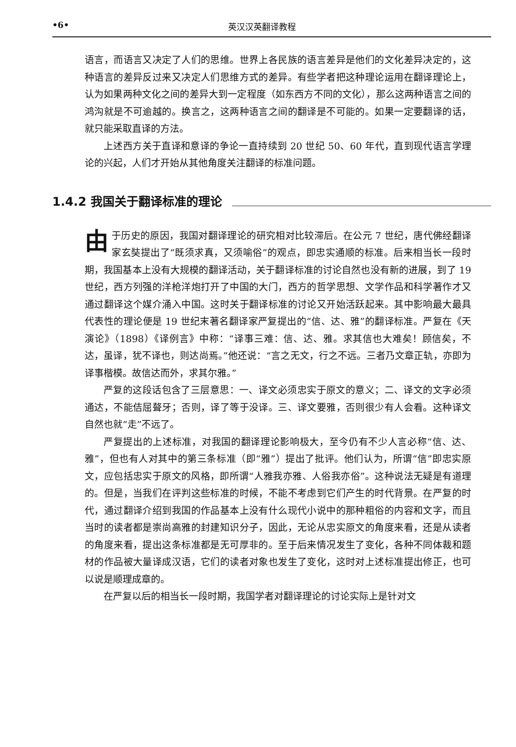•6• 英汉汉英翻译教程
语言，而语言又决定了人们的思维。世界上各民族的语言差异是他们的文化差异决定的，这种语言的差异反过来又决定人们思维方式的差异。有些学者把这种理论运用在翻译理论上，认为如果两种文化之间的差异大到一定程度（如东西方不同的文化），那么这两种语言之间的鸿沟就是不可逾越的。换言之，这两种语言之间的翻译是不可能的。如果一定要翻译的话，就只能采取直译的方法。
上述西方关于直译和意译的争论一直持续到 20 世纪 50、60 年代，直到现代语言学理论的兴起，人们才开始从其他角度关注翻译的标准问题。
1.4.2 我国关于翻译标准的理论
由于历史的原因，我国对翻译理论的研究相对比较滞后。在公元 7 世纪，唐代佛经翻译家玄奘提出了“既须求真，又须喻俗”的观点，即忠实通顺的标准。后来相当长一段时期，我国基本上没有大规模的翻译活动，关于翻译标准的讨论自然也没有新的进展，到了 19 世纪，西方列强的洋枪洋炮打开了中国的大门，西方的哲学思想、文学作品和科学著作才又通过翻译这个媒介涌入中国。这时关于翻译标准的讨论又开始活跃起来。其中影响最大最具代表性的理论便是 19 世纪末著名翻译家严复提出的“信、达、雅”的翻译标准。严复在《天演论》（1898）《译例言》中称：“译事三难：信、达、雅。求其信也大难矣！顾信矣，不达，虽译，犹不译也，则达尚焉。”他还说：“言之无文，行之不远。三者乃文章正轨，亦即为译事楷模。故信达而外，求其尔雅。”
严复的这段话包含了三层意思：一、译文必须忠实于原文的意义；二、译文的文字必须通达，不能佶屈聱牙；否则，译了等于没译。三、译文要雅，否则很少有人会看。这种译文自然也就“走”不远了。
严复提出的上述标准，对我国的翻译理论影响极大，至今仍有不少人言必称“信、达、雅”，但也有人对其中的第三条标准（即“雅”）提出了批评。他们认为，所谓“信”即忠实原文，应包括忠实于原文的风格，即所谓“人雅我亦雅、人俗我亦俗”。这种说法无疑是有道理的。但是，当我们在评判这些标准的时候，不能不考虑到它们产生的时代背景。在严复的时代，通过翻译介绍到我国的作品基本上没有什么现代小说中的那种粗俗的内容和文字，而且当时的读者都是崇尚高雅的封建知识分子，因此，无论从忠实原文的角度来看，还是从读者的角度来看，提出这条标准都是无可厚非的。至于后来情况发生了变化，各种不同体裁和题材的作品被大量译成汉语，它们的读者对象也发生了变化，这时对上述标准提出修正，也可以说是顺理成章的。
在严复以后的相当长一段时期，我国学者对翻译理论的讨论实际上是针对文